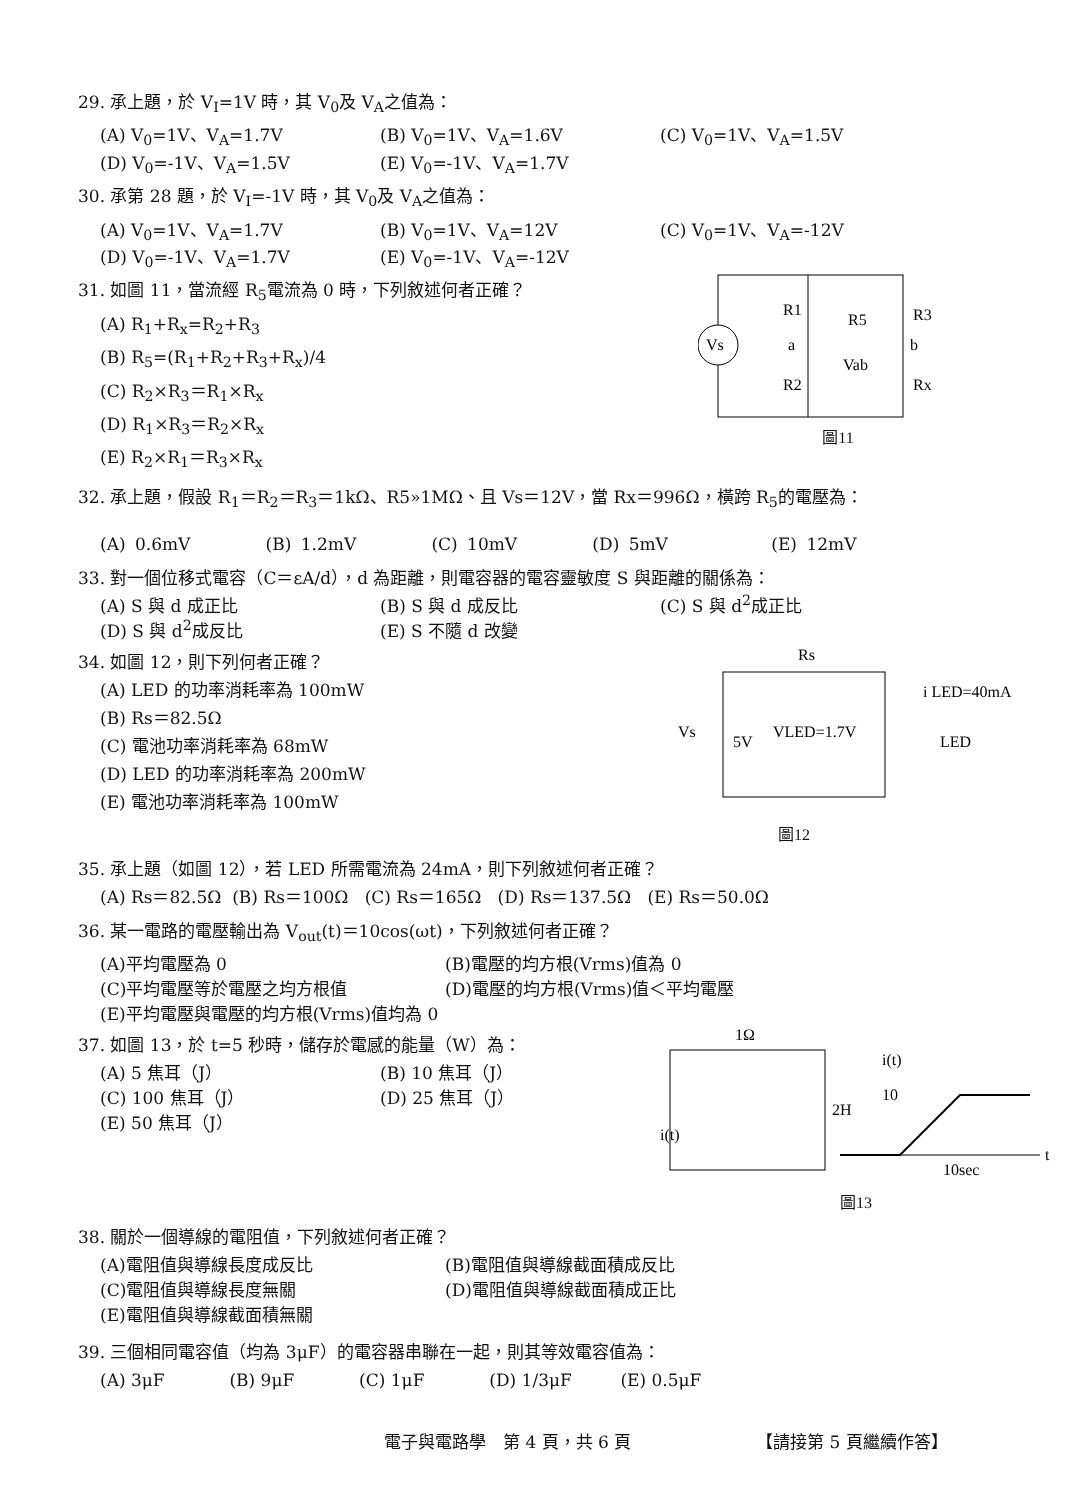29. 承上題，於 V<sub>I</sub>=1V 時，其 V<sub>0</sub>及 V<sub>A</sub>之值為：
(A) V<sub>0</sub>=1V、V<sub>A</sub>=1.7V (B) V<sub>0</sub>=1V、V<sub>A</sub>=1.6V (C) V<sub>0</sub>=1V、V<sub>A</sub>=1.5V
(D) V<sub>0</sub>=-1V、V<sub>A</sub>=1.5V (E) V<sub>0</sub>=-1V、V<sub>A</sub>=1.7V
30. 承第 28 題，於 V<sub>I</sub>=-1V 時，其 V<sub>0</sub>及 V<sub>A</sub>之值為：
(A) V<sub>0</sub>=1V、V<sub>A</sub>=1.7V (B) V<sub>0</sub>=1V、V<sub>A</sub>=12V (C) V<sub>0</sub>=1V、V<sub>A</sub>=-12V
(D) V<sub>0</sub>=-1V、V<sub>A</sub>=1.7V (E) V<sub>0</sub>=-1V、V<sub>A</sub>=-12V
31. 如圖 11，當流經 R<sub>5</sub>電流為 0 時，下列敘述何者正確？
(A) R<sub>1</sub>+R<sub>x</sub>=R<sub>2</sub>+R<sub>3</sub>
(B) R<sub>5</sub>=(R<sub>1</sub>+R<sub>2</sub>+R<sub>3</sub>+R<sub>x</sub>)/4
(C) R<sub>2</sub>×R<sub>3</sub>＝R<sub>1</sub>×R<sub>x</sub>
(D) R<sub>1</sub>×R<sub>3</sub>＝R<sub>2</sub>×R<sub>x</sub>
(E) R<sub>2</sub>×R<sub>1</sub>＝R<sub>3</sub>×R<sub>x</sub>
Vs
R1
R5
R3
a
b
Vab
R2
Rx
圖11
32. 承上題，假設 R<sub>1</sub>＝R<sub>2</sub>＝R<sub>3</sub>＝1kΩ、R5»1MΩ、且 Vs＝12V，當 Rx＝996Ω，橫跨 R<sub>5</sub>的電壓為：
(A) 0.6mV (B) 1.2mV (C) 10mV (D) 5mV (E) 12mV
33. 對一個位移式電容（C＝εA/d），d 為距離，則電容器的電容靈敏度 S 與距離的關係為：
(A) S 與 d 成正比 (B) S 與 d 成反比 (C) S 與 d<sup>2</sup>成正比
(D) S 與 d<sup>2</sup>成反比 (E) S 不隨 d 改變
34. 如圖 12，則下列何者正確？
(A) LED 的功率消耗率為 100mW
(B) Rs＝82.5Ω
(C) 電池功率消耗率為 68mW
(D) LED 的功率消耗率為 200mW
(E) 電池功率消耗率為 100mW
Rs
Vs
5V
VLED=1.7V
i LED=40mA
LED
圖12
35. 承上題（如圖 12），若 LED 所需電流為 24mA，則下列敘述何者正確？
(A) Rs＝82.5Ω (B) Rs＝100Ω (C) Rs＝165Ω (D) Rs＝137.5Ω (E) Rs＝50.0Ω
36. 某一電路的電壓輸出為 V<sub>out</sub>(t)＝10cos(ωt)，下列敘述何者正確？
(A)平均電壓為 0 (B)電壓的均方根(Vrms)值為 0
(C)平均電壓等於電壓之均方根值 (D)電壓的均方根(Vrms)值＜平均電壓
(E)平均電壓與電壓的均方根(Vrms)值均為 0
37. 如圖 13，於 t=5 秒時，儲存於電感的能量（W）為：
(A) 5 焦耳（J） (B) 10 焦耳（J）
(C) 100 焦耳（J） (D) 25 焦耳（J）
(E) 50 焦耳（J）
1Ω
i(t)
2H
i(t)
10
t
10sec
圖13
38. 關於一個導線的電阻值，下列敘述何者正確？
(A)電阻值與導線長度成反比 (B)電阻值與導線截面積成反比
(C)電阻值與導線長度無關 (D)電阻值與導線截面積成正比
(E)電阻值與導線截面積無關
39. 三個相同電容值（均為 3μF）的電容器串聯在一起，則其等效電容值為：
(A) 3μF (B) 9μF (C) 1μF (D) 1/3μF (E) 0.5μF
電子與電路學　第 4 頁，共 6 頁 【請接第 5 頁繼續作答】